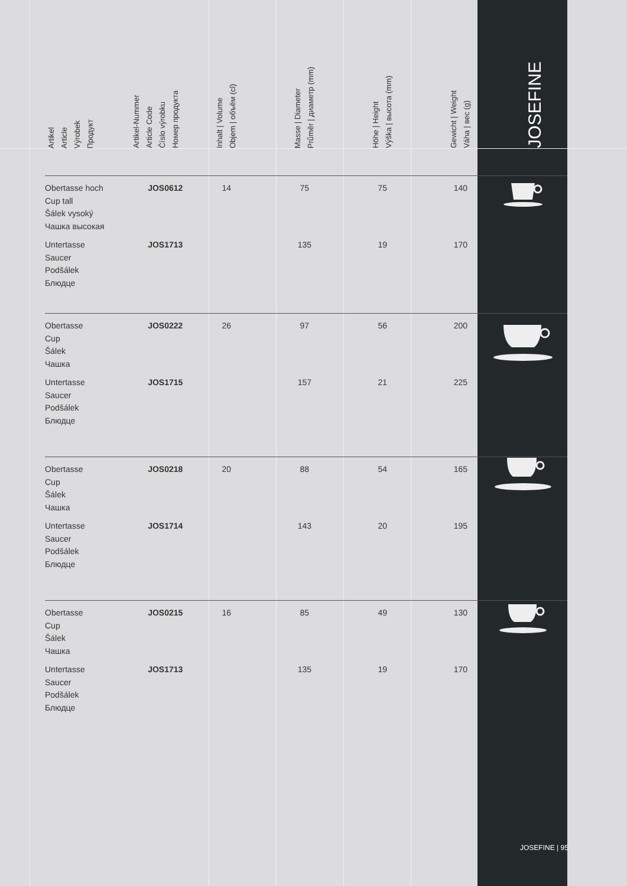| Artikel Article Výrobek Продукт | Artikel-Nummer Article Code Číslo výrobku Номер продукта | Inhalt / Volume Objem / объём (cl) | Masse / Diameter Průměr / диаметр (mm) | Höhe / Height Výška / высота (mm) | Gewicht / Weight Váha / вес (g) | JOSEFINE |
| --- | --- | --- | --- | --- | --- | --- |
| Obertasse hoch Cup tall Šálek vysoký Чашка высокая | JOS0612 | 14 | 75 | 75 | 140 | |
| Untertasse Saucer Podšálek Блюдце | JOS1713 | | 135 | 19 | 170 | |
| Obertasse Cup Šálek Чашка | JOS0222 | 26 | 97 | 56 | 200 | |
| Untertasse Saucer Podšálek Блюдце | JOS1715 | | 157 | 21 | 225 | |
| Obertasse Cup Šálek Чашка | JOS0218 | 20 | 88 | 54 | 165 | |
| Untertasse Saucer Podšálek Блюдце | JOS1714 | | 143 | 20 | 195 | |
| Obertasse Cup Šálek Чашка | JOS0215 | 16 | 85 | 49 | 130 | |
| Untertasse Saucer Podšálek Блюдце | JOS1713 | | 135 | 19 | 170 | |
JOSEFINE | 95